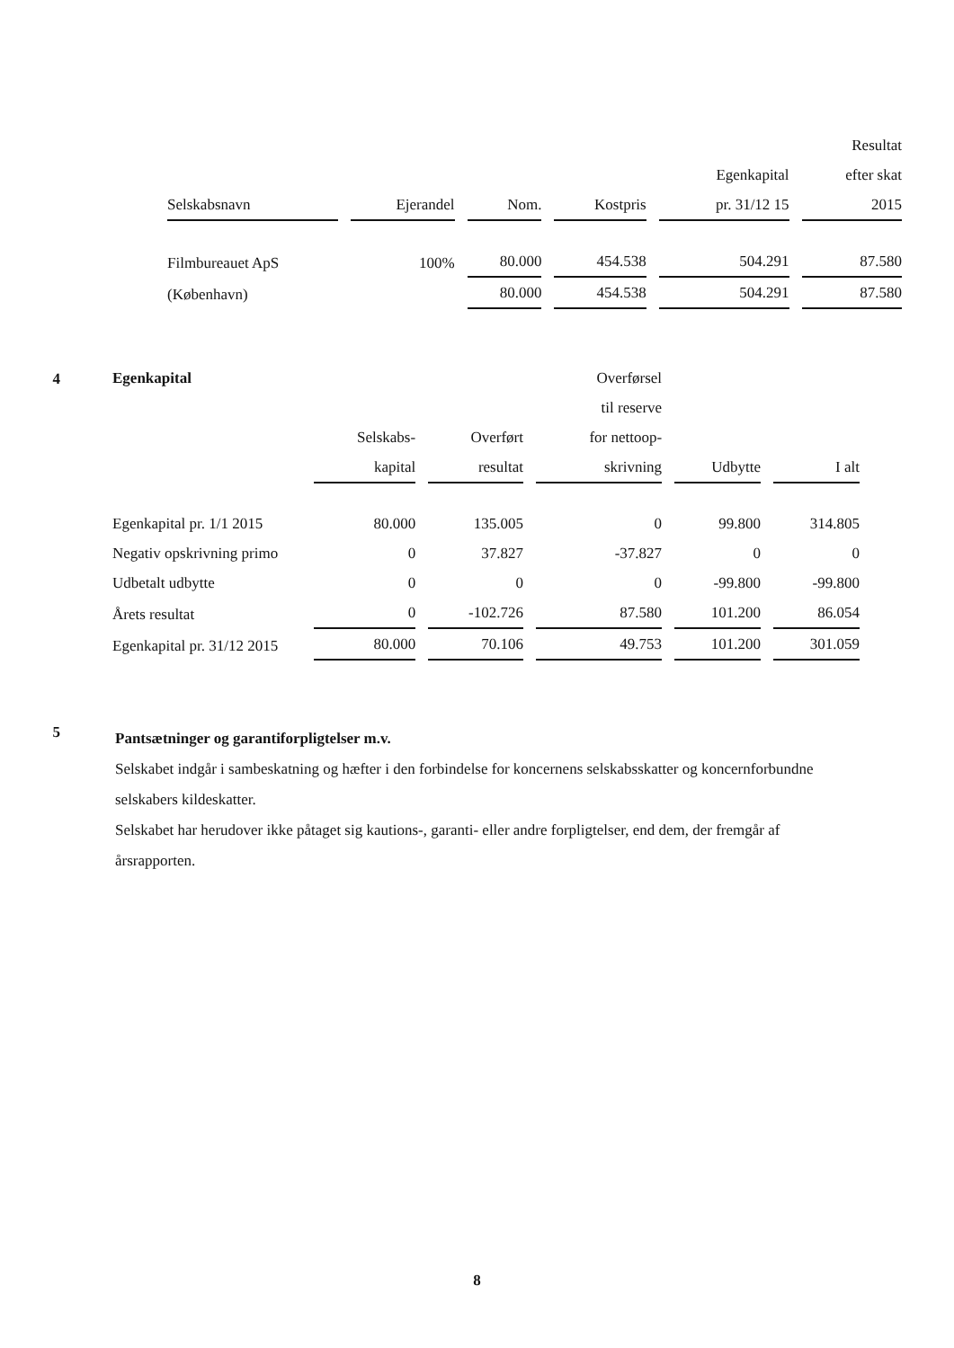| | | | | | Resultat |
| --- | --- | --- | --- | --- | --- |
| | | | | Egenkapital | efter skat |
| Selskabsnavn | Ejerandel | Nom. | Kostpris | pr. 31/12 15 | 2015 |
| Filmbureauet ApS | 100% | 80.000 | 454.538 | 504.291 | 87.580 |
| (København) | | 80.000 | 454.538 | 504.291 | 87.580 |
4
| Egenkapital | | | Overførsel | | |
| --- | --- | --- | --- | --- | --- |
| | | | til reserve | | |
| | Selskabs- | Overført | for nettoop- | | |
| | kapital | resultat | skrivning | Udbytte | I alt |
| Egenkapital pr. 1/1 2015 | 80.000 | 135.005 | 0 | 99.800 | 314.805 |
| Negativ opskrivning primo | 0 | 37.827 | -37.827 | 0 | 0 |
| Udbetalt udbytte | 0 | 0 | 0 | -99.800 | -99.800 |
| Årets resultat | 0 | -102.726 | 87.580 | 101.200 | 86.054 |
| Egenkapital pr. 31/12 2015 | 80.000 | 70.106 | 49.753 | 101.200 | 301.059 |
5
Pantsætninger og garantiforpligtelser m.v.
Selskabet indgår i sambeskatning og hæfter i den forbindelse for koncernens selskabsskatter og koncernforbundne selskabers kildeskatter.
Selskabet har herudover ikke påtaget sig kautions-, garanti- eller andre forpligtelser, end dem, der fremgår af årsrapporten.
8